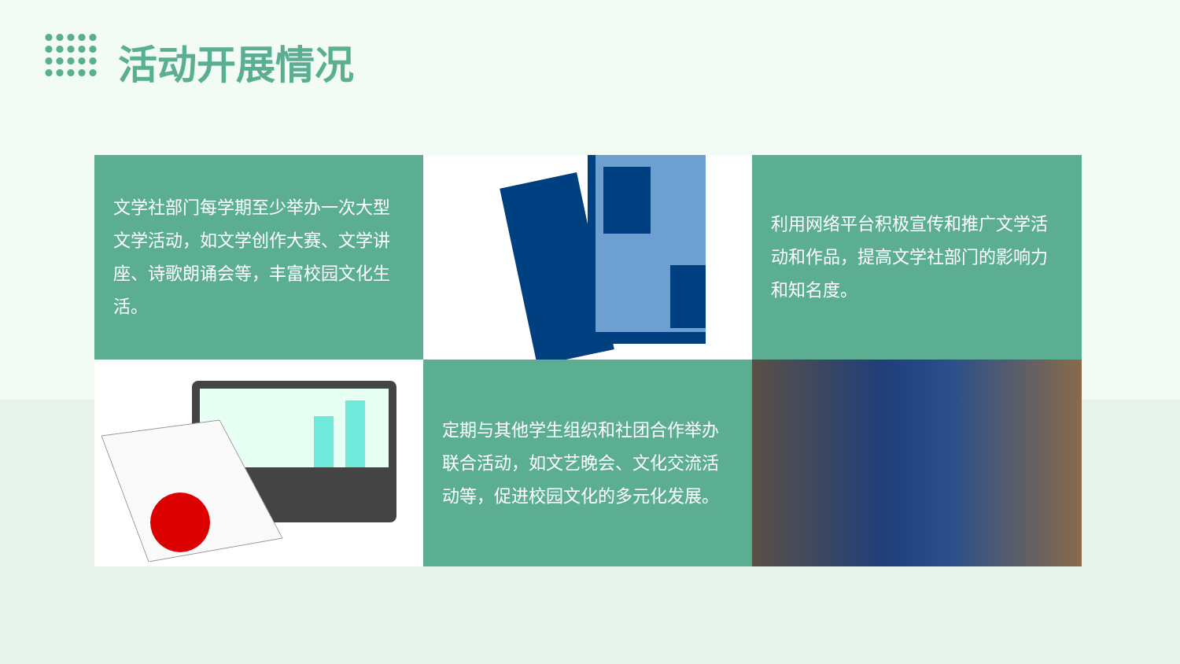活动开展情况
文学社部门每学期至少举办一次大型文学活动，如文学创作大赛、文学讲座、诗歌朗诵会等，丰富校园文化生活。
利用网络平台积极宣传和推广文学活动和作品，提高文学社部门的影响力和知名度。
定期与其他学生组织和社团合作举办联合活动，如文艺晚会、文化交流活动等，促进校园文化的多元化发展。